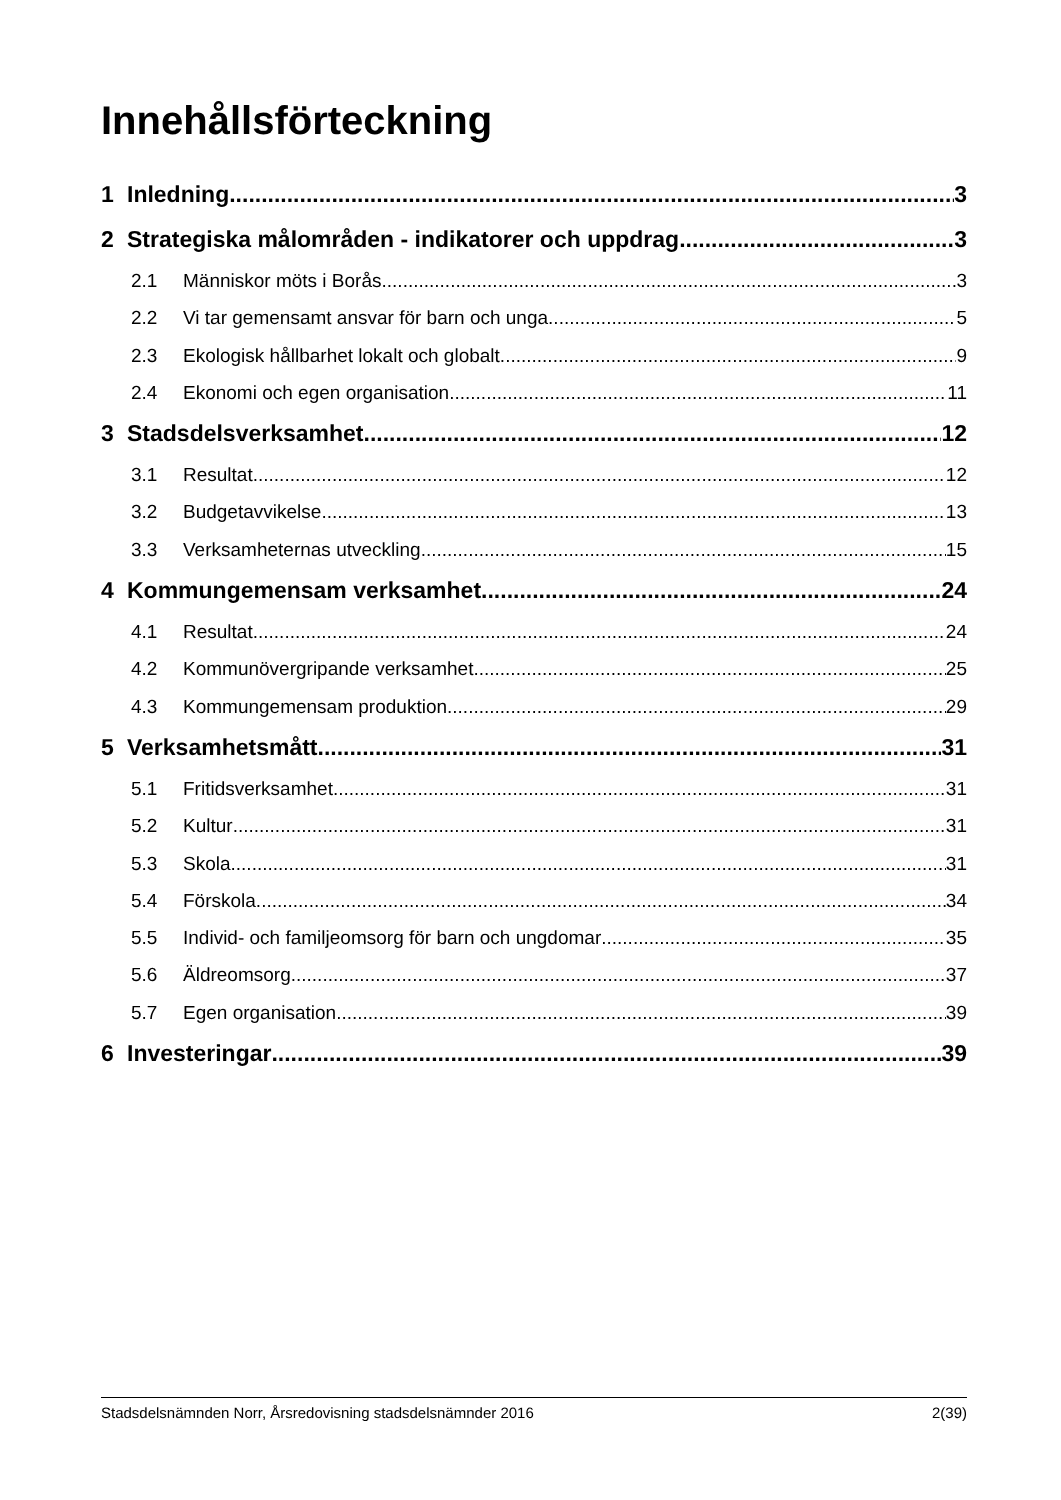Innehållsförteckning
1 Inledning 3
2 Strategiska målområden - indikatorer och uppdrag 3
2.1 Människor möts i Borås 3
2.2 Vi tar gemensamt ansvar för barn och unga 5
2.3 Ekologisk hållbarhet lokalt och globalt 9
2.4 Ekonomi och egen organisation 11
3 Stadsdelsverksamhet 12
3.1 Resultat 12
3.2 Budgetavvikelse 13
3.3 Verksamheternas utveckling 15
4 Kommungemensam verksamhet 24
4.1 Resultat 24
4.2 Kommunövergripande verksamhet 25
4.3 Kommungemensam produktion 29
5 Verksamhetsmått 31
5.1 Fritidsverksamhet 31
5.2 Kultur 31
5.3 Skola 31
5.4 Förskola 34
5.5 Individ- och familjeomsorg för barn och ungdomar 35
5.6 Äldreomsorg 37
5.7 Egen organisation 39
6 Investeringar 39
Stadsdelsnämnden Norr, Årsredovisning stadsdelsnämnder 2016 2(39)